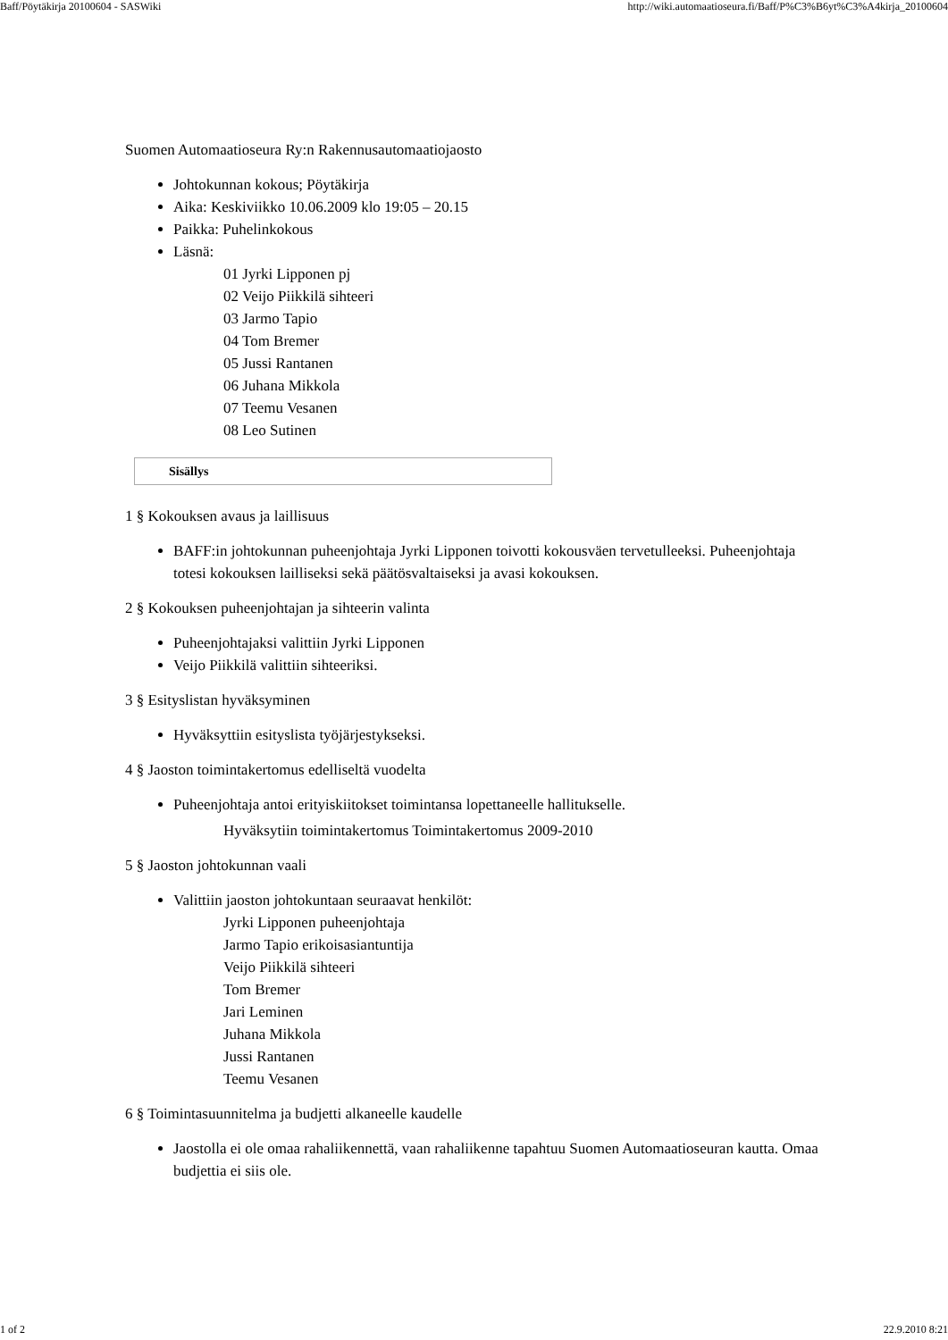Baff/Pöytäkirja 20100604 - SASWiki http://wiki.automaatioseura.fi/Baff/P%C3%B6yt%C3%A4kirja_20100604
Suomen Automaatioseura Ry:n Rakennusautomaatiojaosto
Johtokunnan kokous; Pöytäkirja
Aika: Keskiviikko 10.06.2009 klo 19:05 – 20.15
Paikka: Puhelinkokous
Läsnä:
01 Jyrki Lipponen pj
02 Veijo Piikkilä sihteeri
03 Jarmo Tapio
04 Tom Bremer
05 Jussi Rantanen
06 Juhana Mikkola
07 Teemu Vesanen
08 Leo Sutinen
Sisällys
1 § Kokouksen avaus ja laillisuus
BAFF:in johtokunnan puheenjohtaja Jyrki Lipponen toivotti kokousväen tervetulleeksi. Puheenjohtaja totesi kokouksen lailliseksi sekä päätösvaltaiseksi ja avasi kokouksen.
2 § Kokouksen puheenjohtajan ja sihteerin valinta
Puheenjohtajaksi valittiin Jyrki Lipponen
Veijo Piikkilä valittiin sihteeriksi.
3 § Esityslistan hyväksyminen
Hyväksyttiin esityslista työjärjestykseksi.
4 § Jaoston toimintakertomus edelliseltä vuodelta
Puheenjohtaja antoi erityiskiitokset toimintansa lopettaneelle hallitukselle.
Hyväksytiin toimintakertomus Toimintakertomus 2009-2010
5 § Jaoston johtokunnan vaali
Valittiin jaoston johtokuntaan seuraavat henkilöt:
Jyrki Lipponen puheenjohtaja
Jarmo Tapio erikoisasiantuntija
Veijo Piikkilä sihteeri
Tom Bremer
Jari Leminen
Juhana Mikkola
Jussi Rantanen
Teemu Vesanen
6 § Toimintasuunnitelma ja budjetti alkaneelle kaudelle
Jaostolla ei ole omaa rahaliikennettä, vaan rahaliikenne tapahtuu Suomen Automaatioseuran kautta. Omaa budjettia ei siis ole.
1 of 2 22.9.2010 8:21